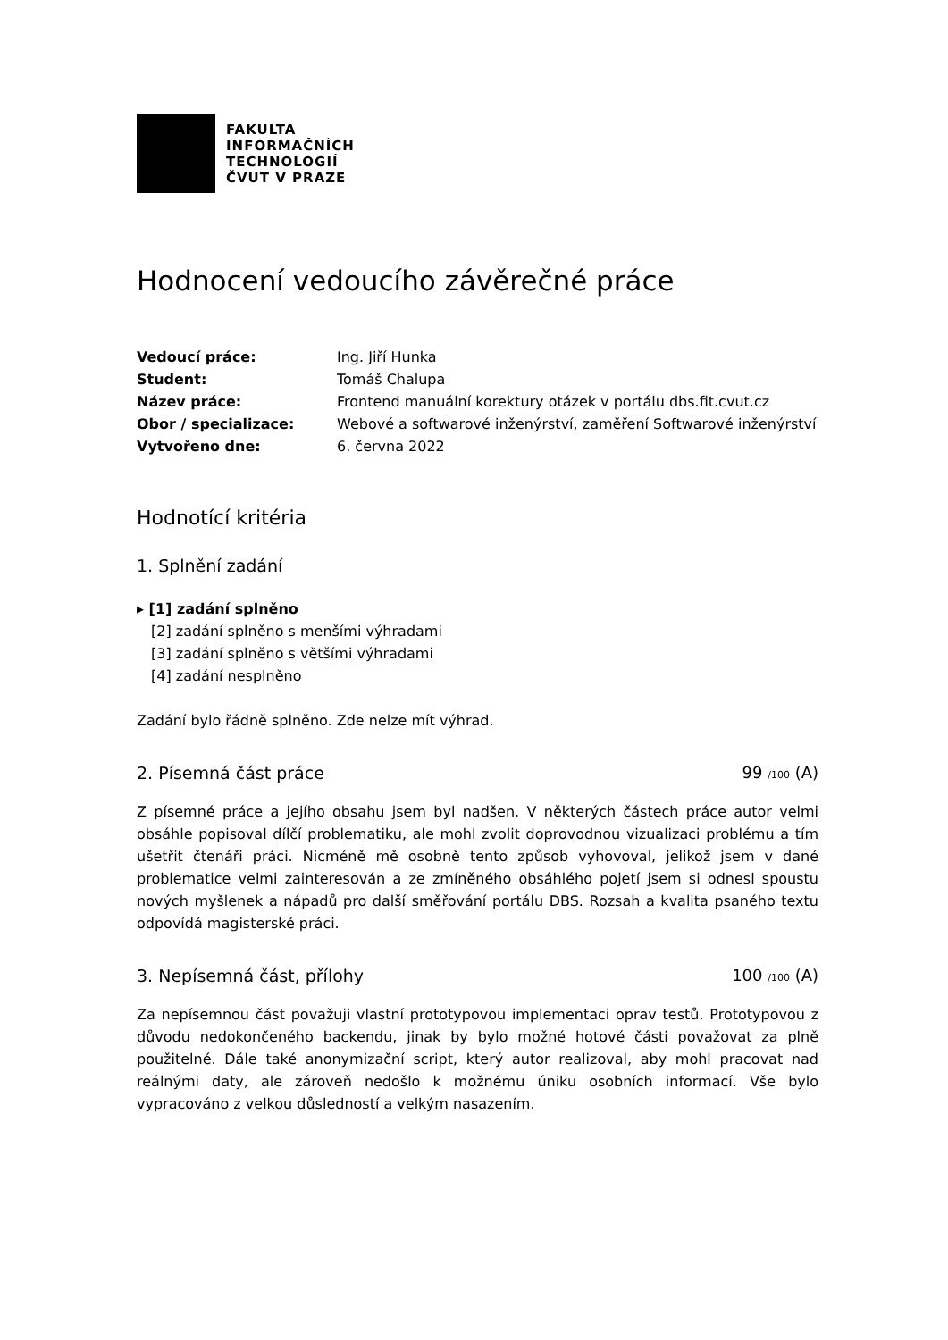FAKULTA
INFORMAČNÍCH
TECHNOLOGIÍ
ČVUT V PRAZE
Hodnocení vedoucího závěrečné práce
Vedoucí práce: Ing. Jiří Hunka Student: Tomáš Chalupa Název práce: Frontend manuální korektury otázek v portálu dbs.fit.cvut.cz Obor / specializace: Webové a softwarové inženýrství, zaměření Softwarové inženýrství Vytvořeno dne: 6. června 2022
Hodnotící kritéria
1. Splnění zadání
▸ [1] zadání splněno
[2] zadání splněno s menšími výhradami
[3] zadání splněno s většími výhradami
[4] zadání nesplněno
Zadání bylo řádně splněno. Zde nelze mít výhrad.
2. Písemná část práce 99 /100 (A)
Z písemné práce a jejího obsahu jsem byl nadšen. V některých částech práce autor velmi obsáhle popisoval dílčí problematiku, ale mohl zvolit doprovodnou vizualizaci problému a tím ušetřit čtenáři práci. Nicméně mě osobně tento způsob vyhovoval, jelikož jsem v dané problematice velmi zainteresován a ze zmíněného obsáhlého pojetí jsem si odnesl spoustu nových myšlenek a nápadů pro další směřování portálu DBS. Rozsah a kvalita psaného textu odpovídá magisterské práci.
3. Nepísemná část, přílohy 100 /100 (A)
Za nepísemnou část považuji vlastní prototypovou implementaci oprav testů. Prototypovou z důvodu nedokončeného backendu, jinak by bylo možné hotové části považovat za plně použitelné. Dále také anonymizační script, který autor realizoval, aby mohl pracovat nad reálnými daty, ale zároveň nedošlo k možnému úniku osobních informací. Vše bylo vypracováno z velkou důsledností a velkým nasazením.